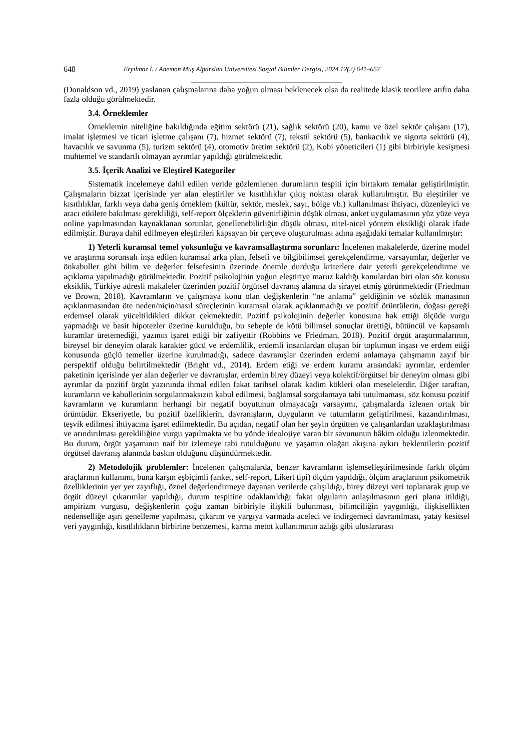648 Eryılmaz İ. / Anemon Muş Alparslan Üniversitesi Sosyal Bilimler Dergisi, 2024 12(2) 641–657
(Donaldson vd., 2019) yaslanan çalışmalarına daha yoğun olması beklenecek olsa da realitede klasik teorilere atıfın daha fazla olduğu görülmektedir.
3.4. Örneklemler
Örneklemin niteliğine bakıldığında eğitim sektörü (21), sağlık sektörü (20), kamu ve özel sektör çalışanı (17), imalat işletmesi ve ticari işletme çalışanı (7), hizmet sektörü (7), tekstil sektörü (5), bankacılık ve sigorta sektörü (4), havacılık ve savunma (5), turizm sektörü (4), otomotiv üretim sektörü (2), Kobi yöneticileri (1) gibi birbiriyle kesişmesi muhtemel ve standartlı olmayan ayrımlar yapıldığı görülmektedir.
3.5. İçerik Analizi ve Eleştirel Kategoriler
Sistematik incelemeye dahil edilen veride gözlemlenen durumların tespiti için birtakım temalar geliştirilmiştir. Çalışmaların bizzat içerisinde yer alan eleştiriler ve kısıtlılıklar çıkış noktası olarak kullanılmıştır. Bu eleştiriler ve kısıtlılıklar, farklı veya daha geniş örneklem (kültür, sektör, meslek, sayı, bölge vb.) kullanılması ihtiyacı, düzenleyici ve aracı etkilere bakılması gerekliliği, self-report ölçeklerin güvenirliğinin düşük olması, anket uygulamasının yüz yüze veya online yapılmasından kaynaklanan sorunlar, genellenebilirliğin düşük olması, nitel-nicel yöntem eksikliği olarak ifade edilmiştir. Buraya dahil edilmeyen eleştirileri kapsayan bir çerçeve oluşturulması adına aşağıdaki temalar kullanılmıştır:
1) Yeterli kuramsal temel yoksunluğu ve kavramsallaştırma sorunları: İncelenen makalelerde, üzerine model ve araştırma sorunsalı inşa edilen kuramsal arka plan, felsefi ve bilgibilimsel gerekçelendirme, varsayımlar, değerler ve önkabuller gibi bilim ve değerler felsefesinin üzerinde önemle durduğu kriterlere dair yeterli gerekçelendirme ve açıklama yapılmadığı görülmektedir. Pozitif psikolojinin yoğun eleştiriye maruz kaldığı konulardan biri olan söz konusu eksiklik, Türkiye adresli makaleler üzerinden pozitif örgütsel davranış alanına da sirayet etmiş görünmektedir (Friedman ve Brown, 2018). Kavramların ve çalışmaya konu olan değişkenlerin “ne anlama” geldiğinin ve sözlük manasının açıklanmasından öte neden/niçin/nasıl süreçlerinin kuramsal olarak açıklanmadığı ve pozitif örüntülerin, doğası gereği erdemsel olarak yüceltildikleri dikkat çekmektedir. Pozitif psikolojinin değerler konusuna hak ettiği ölçüde vurgu yapmadığı ve basit hipotezler üzerine kurulduğu, bu sebeple de kötü bilimsel sonuçlar ürettiği, bütüncül ve kapsamlı kuramlar üretemediği, yazının işaret ettiği bir zafiyettir (Robbins ve Friedman, 2018). Pozitif örgüt araştırmalarının, bireysel bir deneyim olarak karakter gücü ve erdemlilik, erdemli insanlardan oluşan bir toplumun inşası ve erdem etiği konusunda güçlü temeller üzerine kurulmadığı, sadece davranışlar üzerinden erdemi anlamaya çalışmanın zayıf bir perspektif olduğu belirtilmektedir (Bright vd., 2014). Erdem etiği ve erdem kuramı arasındaki ayrımlar, erdemler paketinin içerisinde yer alan değerler ve davranışlar, erdemin birey düzeyi veya kolektif/örgütsel bir deneyim olması gibi ayrımlar da pozitif örgüt yazınında ihmal edilen fakat tarihsel olarak kadim kökleri olan meselelerdir. Diğer taraftan, kuramların ve kabullerinin sorgulanmaksızın kabul edilmesi, bağlamsal sorgulamaya tabi tutulmaması, söz konusu pozitif kavramların ve kuramların herhangi bir negatif boyutunun olmayacağı varsayımı, çalışmalarda izlenen ortak bir örüntüdür. Ekseriyetle, bu pozitif özelliklerin, davranışların, duyguların ve tutumların geliştirilmesi, kazandırılması, teşvik edilmesi ihtiyacına işaret edilmektedir. Bu açıdan, negatif olan her şeyin örgütten ve çalışanlardan uzaklaştırılması ve arındırılması gerekliliğine vurgu yapılmakta ve bu yönde ideolojiye varan bir savununun hâkim olduğu izlenmektedir. Bu durum, örgüt yaşamının naif bir izlemeye tabi tutulduğunu ve yaşamın olağan akışına aykırı beklentilerin pozitif örgütsel davranış alanında baskın olduğunu düşündürmektedir.
2) Metodolojik problemler: İncelenen çalışmalarda, benzer kavramların işlemselleştirilmesinde farklı ölçüm araçlarının kullanımı, buna karşın eşbiçimli (anket, self-report, Likert tipi) ölçüm yapıldığı, ölçüm araçlarının psikometrik özelliklerinin yer yer zayıflığı, öznel değerlendirmeye dayanan verilerde çalışıldığı, birey düzeyi veri toplanarak grup ve örgüt düzeyi çıkarımlar yapıldığı, durum tespitine odaklanıldığı fakat olguların anlaşılmasının geri plana itildiği, ampirizm vurgusu, değişkenlerin çoğu zaman birbiriyle ilişkili bulunması, bilimciliğin yaygınlığı, ilişkisellikten nedenselliğe aşırı genelleme yapılması, çıkarım ve yargıya varmada aceleci ve indirgemeci davranılması, yatay kesitsel veri yaygınlığı, kısıtlılıkların birbirine benzemesi, karma metot kullanımının azlığı gibi uluslararası